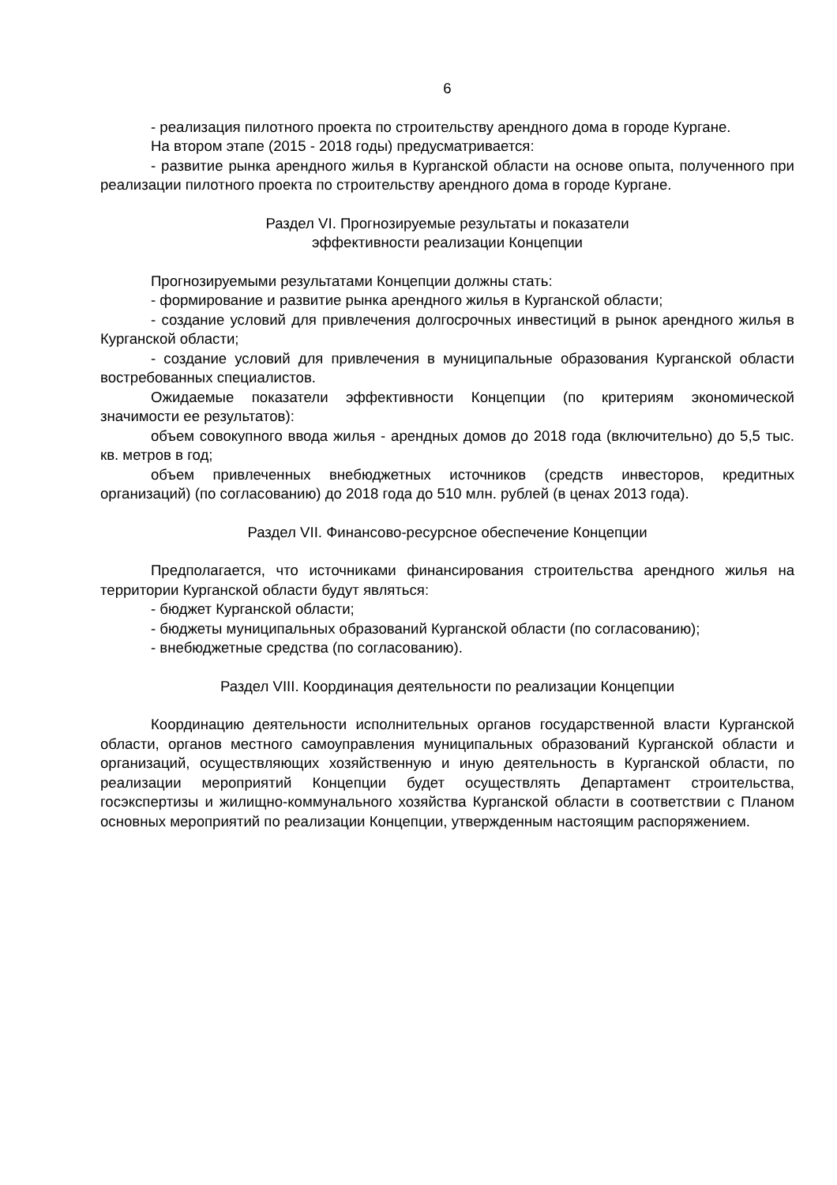6
- реализация пилотного проекта по строительству арендного дома в городе Кургане.
На втором этапе (2015 - 2018 годы) предусматривается:
- развитие рынка арендного жилья в Курганской области на основе опыта, полученного при реализации пилотного проекта по строительству арендного дома в городе Кургане.
Раздел VI. Прогнозируемые результаты и показатели
эффективности реализации Концепции
Прогнозируемыми результатами Концепции должны стать:
- формирование и развитие рынка арендного жилья в Курганской области;
- создание условий для привлечения долгосрочных инвестиций в рынок арендного жилья в Курганской области;
- создание условий для привлечения в муниципальные образования Курганской области востребованных специалистов.
Ожидаемые показатели эффективности Концепции (по критериям экономической значимости ее результатов):
объем совокупного ввода жилья - арендных домов до 2018 года (включительно) до 5,5 тыс. кв. метров в год;
объем привлеченных внебюджетных источников (средств инвесторов, кредитных организаций) (по согласованию) до 2018 года до 510 млн. рублей (в ценах 2013 года).
Раздел VII. Финансово-ресурсное обеспечение Концепции
Предполагается, что источниками финансирования строительства арендного жилья на территории Курганской области будут являться:
- бюджет Курганской области;
- бюджеты муниципальных образований Курганской области (по согласованию);
- внебюджетные средства (по согласованию).
Раздел VIII. Координация деятельности по реализации Концепции
Координацию деятельности исполнительных органов государственной власти Курганской области, органов местного самоуправления муниципальных образований Курганской области и организаций, осуществляющих хозяйственную и иную деятельность в Курганской области, по реализации мероприятий Концепции будет осуществлять Департамент строительства, госэкспертизы и жилищно-коммунального хозяйства Курганской области в соответствии с Планом основных мероприятий по реализации Концепции, утвержденным настоящим распоряжением.